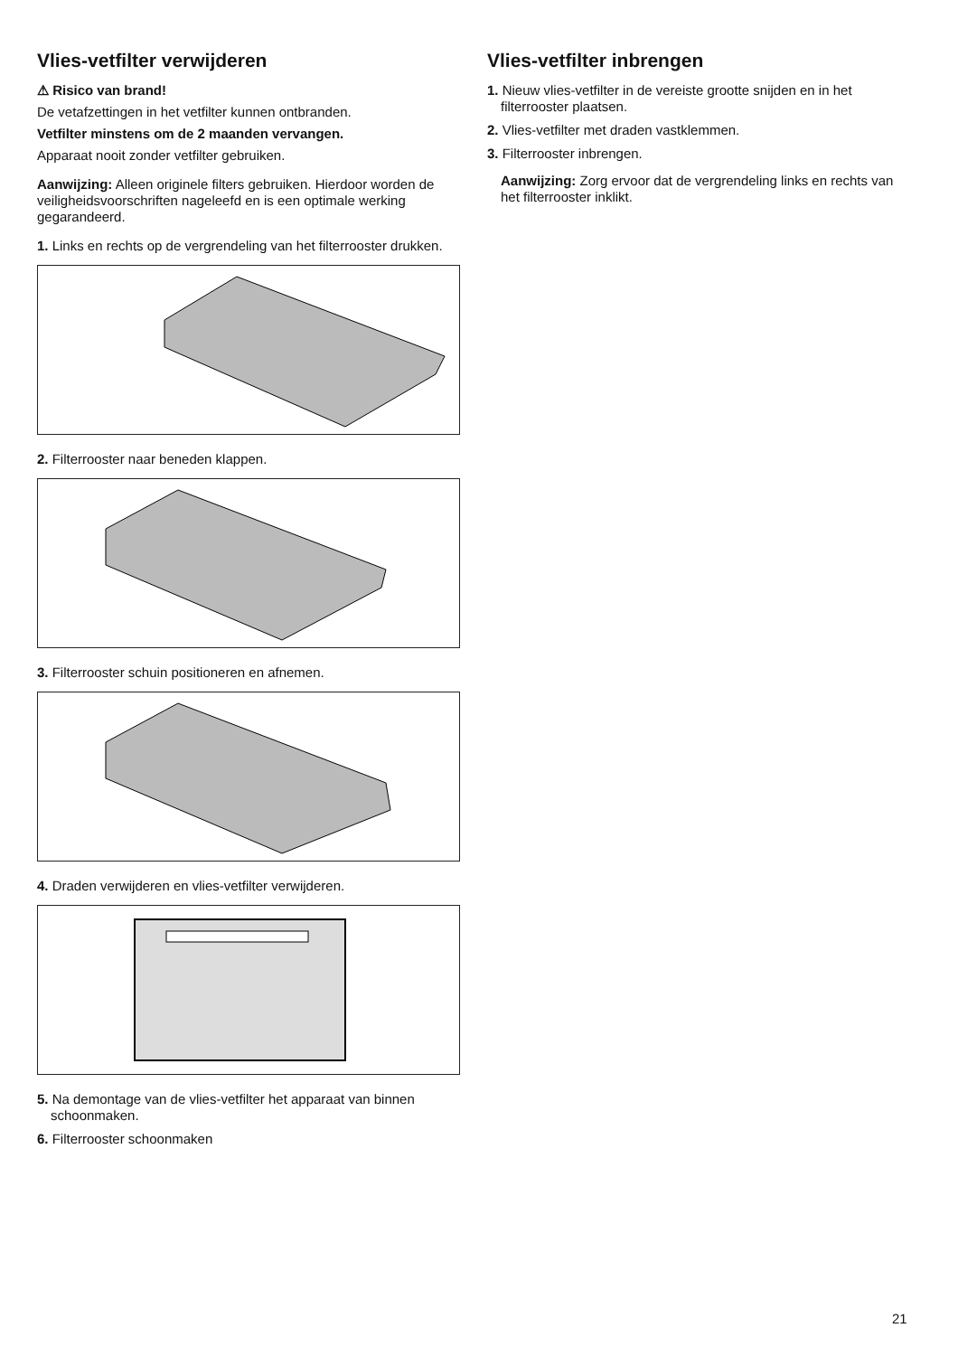Vlies-vetfilter verwijderen
⚠ Risico van brand!
De vetafzettingen in het vetfilter kunnen ontbranden.
Vetfilter minstens om de 2 maanden vervangen.
Apparaat nooit zonder vetfilter gebruiken.
Aanwijzing: Alleen originele filters gebruiken. Hierdoor worden de veiligheidsvoorschriften nageleefd en is een optimale werking gegarandeerd.
1. Links en rechts op de vergrendeling van het filterrooster drukken.
2. Filterrooster naar beneden klappen.
3. Filterrooster schuin positioneren en afnemen.
4. Draden verwijderen en vlies-vetfilter verwijderen.
5. Na demontage van de vlies-vetfilter het apparaat van binnen schoonmaken.
6. Filterrooster schoonmaken
Vlies-vetfilter inbrengen
1. Nieuw vlies-vetfilter in de vereiste grootte snijden en in het filterrooster plaatsen.
2. Vlies-vetfilter met draden vastklemmen.
3. Filterrooster inbrengen.
Aanwijzing: Zorg ervoor dat de vergrendeling links en rechts van het filterrooster inklikt.
21